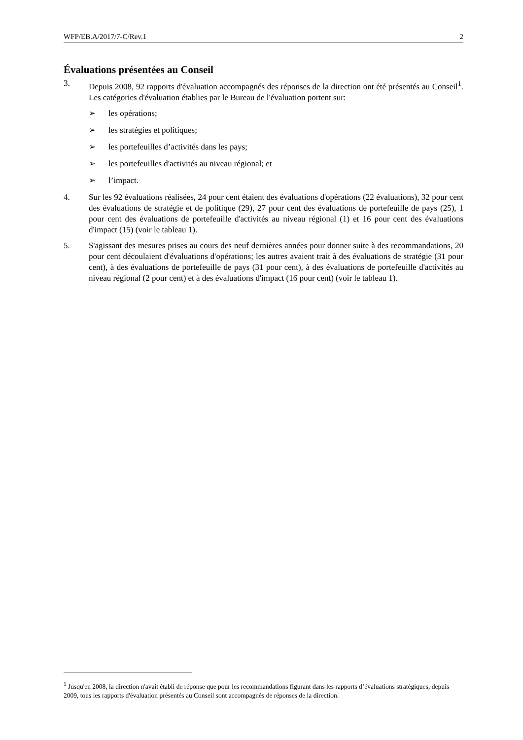WFP/EB.A/2017/7-C/Rev.1 2
Évaluations présentées au Conseil
3. Depuis 2008, 92 rapports d'évaluation accompagnés des réponses de la direction ont été présentés au Conseil<sup>1</sup>. Les catégories d'évaluation établies par le Bureau de l'évaluation portent sur:
➢ les opérations;
➢ les stratégies et politiques;
➢ les portefeuilles d’activités dans les pays;
➢ les portefeuilles d'activités au niveau régional; et
➢ l’impact.
4. Sur les 92 évaluations réalisées, 24 pour cent étaient des évaluations d'opérations (22 évaluations), 32 pour cent des évaluations de stratégie et de politique (29), 27 pour cent des évaluations de portefeuille de pays (25), 1 pour cent des évaluations de portefeuille d'activités au niveau régional (1) et 16 pour cent des évaluations d'impact (15) (voir le tableau 1).
5. S'agissant des mesures prises au cours des neuf dernières années pour donner suite à des recommandations, 20 pour cent découlaient d'évaluations d'opérations; les autres avaient trait à des évaluations de stratégie (31 pour cent), à des évaluations de portefeuille de pays (31 pour cent), à des évaluations de portefeuille d'activités au niveau régional (2 pour cent) et à des évaluations d'impact (16 pour cent) (voir le tableau 1).
<sup>1</sup> Jusqu'en 2008, la direction n'avait établi de réponse que pour les recommandations figurant dans les rapports d’évaluations stratégiques; depuis 2009, tous les rapports d'évaluation présentés au Conseil sont accompagnés de réponses de la direction.